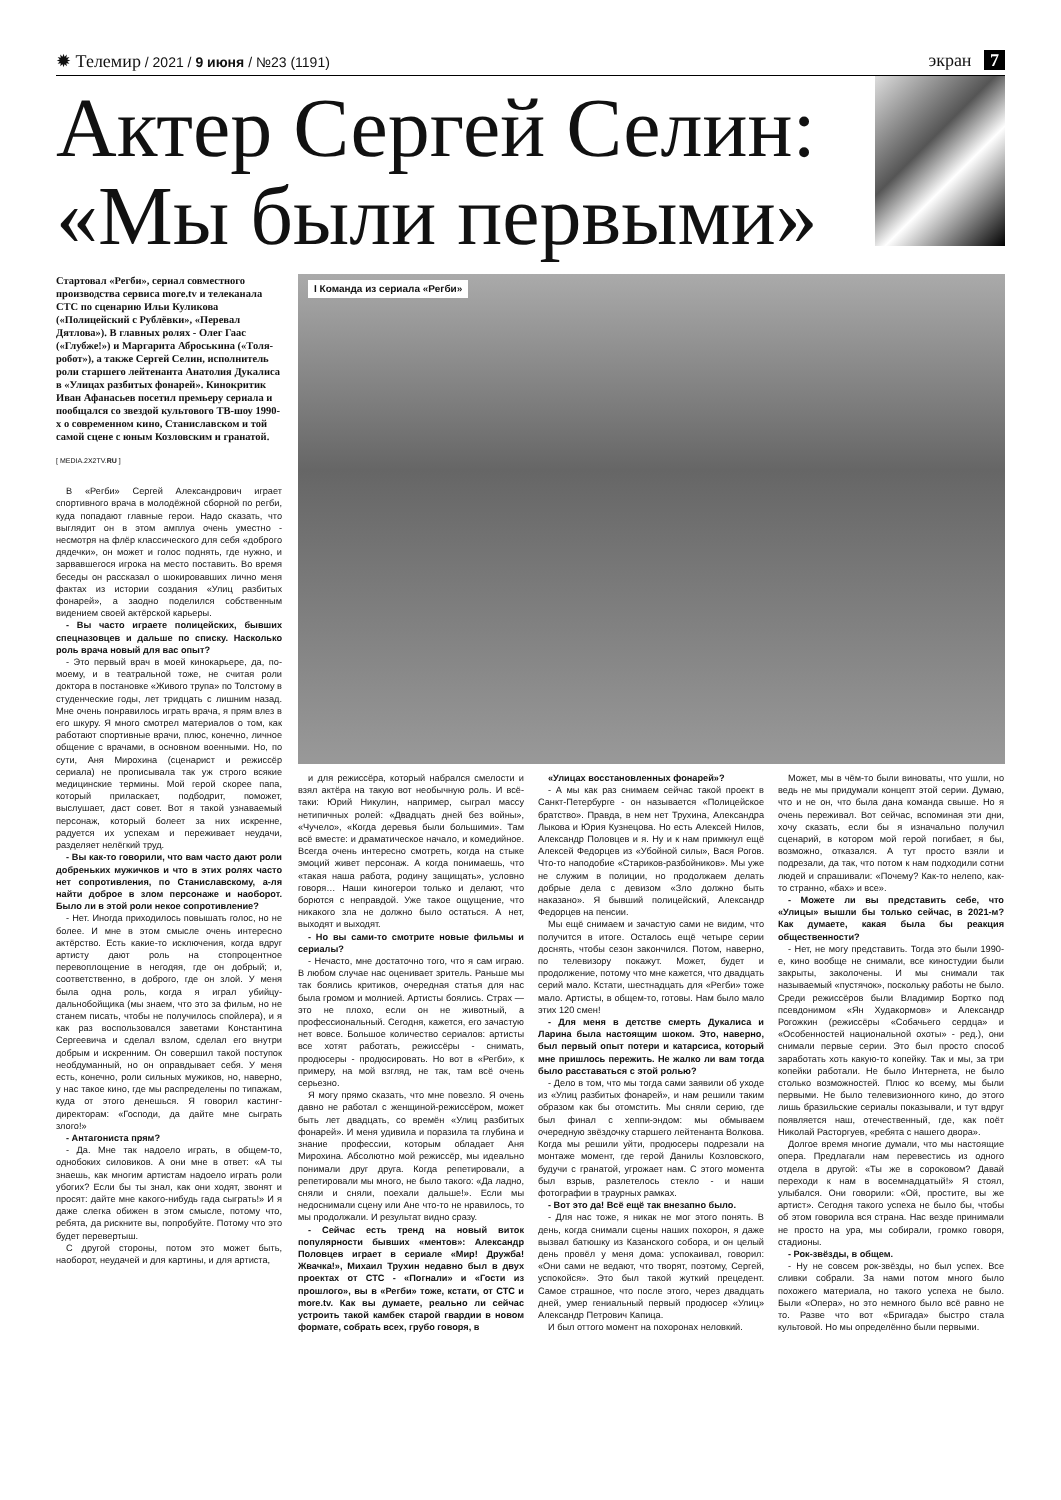✹ Телемир / 2021 / 9 июня / №23 (1191)
экран 7
Актер Сергей Селин:
«Мы были первыми»
Стартовал «Регби», сериал совместного производства сервиса more.tv и телеканала СТС по сценарию Ильи Куликова («Полицейский с Рублёвки», «Перевал Дятлова»). В главных ролях - Олег Гаас («Глубже!») и Маргарита Аброськина («Толя-робот»), а также Сергей Селин, исполнитель роли старшего лейтенанта Анатолия Дукалиса в «Улицах разбитых фонарей». Кинокритик Иван Афанасьев посетил премьеру сериала и пообщался со звездой культового ТВ-шоу 1990-х о современном кино, Станиславском и той самой сцене с юным Козловским и гранатой.
[ MEDIA.2X2TV.RU ]
В «Регби» Сергей Александрович играет спортивного врача в молодёжной сборной по регби, куда попадают главные герои. Надо сказать, что выглядит он в этом амплуа очень уместно - несмотря на флёр классического для себя «доброго дядечки», он может и голос поднять, где нужно, и зарвавшегося игрока на место поставить. Во время беседы он рассказал о шокировавших лично меня фактах из истории создания «Улиц разбитых фонарей», а заодно поделился собственным видением своей актёрской карьеры.
- Вы часто играете полицейских, бывших спецназовцев и дальше по списку. Насколько роль врача новый для вас опыт?
- Это первый врач в моей кинокарьере, да, по-моему, и в театральной тоже, не считая роли доктора в постановке «Живого трупа» по Толстому в студенческие годы, лет тридцать с лишним назад. Мне очень понравилось играть врача, я прям влез в его шкуру. Я много смотрел материалов о том, как работают спортивные врачи, плюс, конечно, личное общение с врачами, в основном военными. Но, по сути, Аня Мирохина (сценарист и режиссёр сериала) не прописывала так уж строго всякие медицинские термины. Мой герой скорее папа, который приласкает, подбодрит, поможет, выслушает, даст совет. Вот я такой узнаваемый персонаж, который болеет за них искренне, радуется их успехам и переживает неудачи, разделяет нелёгкий труд.
- Вы как-то говорили, что вам часто дают роли добреньких мужичков и что в этих ролях часто нет сопротивления, по Станиславскому, а-ля найти доброе в злом персонаже и наоборот. Было ли в этой роли некое сопротивление?
- Нет. Иногда приходилось повышать голос, но не более. И мне в этом смысле очень интересно актёрство. Есть какие-то исключения, когда вдруг артисту дают роль на стопроцентное перевоплощение в негодяя, где он добрый; и, соответственно, в доброго, где он злой. У меня была одна роль, когда я играл убийцу-дальнобойщика (мы знаем, что это за фильм, но не станем писать, чтобы не получилось спойлера), и я как раз воспользовался заветами Константина Сергеевича и сделал взлом, сделал его внутри добрым и искренним. Он совершил такой поступок необдуманный, но он оправдывает себя. У меня есть, конечно, роли сильных мужиков, но, наверно, у нас такое кино, где мы распределены по типажам, куда от этого денешься. Я говорил кастинг-директорам: «Господи, да дайте мне сыграть злого!»
- Антагониста прям?
- Да. Мне так надоело играть, в общем-то, однобоких силовиков. А они мне в ответ: «А ты знаешь, как многим артистам надоело играть роли убогих? Если бы ты знал, как они ходят, звонят и просят: дайте мне какого-нибудь гада сыграть!» И я даже слегка обижен в этом смысле, потому что, ребята, да рискните вы, попробуйте. Потому что это будет перевертыш.
С другой стороны, потом это может быть, наоборот, неудачей и для картины, и для артиста,
I Команда из сериала «Регби»
и для режиссёра, который набрался смелости и взял актёра на такую вот необычную роль. И всё-таки: Юрий Никулин, например, сыграл массу нетипичных ролей: «Двадцать дней без войны», «Чучело», «Когда деревья были большими». Там всё вместе: и драматическое начало, и комедийное. Всегда очень интересно смотреть, когда на стыке эмоций живет персонаж. А когда понимаешь, что «такая наша работа, родину защищать», условно говоря… Наши киногерои только и делают, что борются с неправдой. Уже такое ощущение, что никакого зла не должно было остаться. А нет, выходят и выходят.
- Но вы сами-то смотрите новые фильмы и сериалы?
- Нечасто, мне достаточно того, что я сам играю. В любом случае нас оценивает зритель. Раньше мы так боялись критиков, очередная статья для нас была громом и молнией. Артисты боялись. Страх — это не плохо, если он не животный, а профессиональный. Сегодня, кажется, его зачастую нет вовсе. Большое количество сериалов: артисты все хотят работать, режиссёры - снимать, продюсеры - продюсировать. Но вот в «Регби», к примеру, на мой взгляд, не так, там всё очень серьезно.
Я могу прямо сказать, что мне повезло. Я очень давно не работал с женщиной-режиссёром, может быть лет двадцать, со времён «Улиц разбитых фонарей». И меня удивила и поразила та глубина и знание профессии, которым обладает Аня Мирохина. Абсолютно мой режиссёр, мы идеально понимали друг друга. Когда репетировали, а репетировали мы много, не было такого: «Да ладно, сняли и сняли, поехали дальше!». Если мы недоснимали сцену или Ане что-то не нравилось, то мы продолжали. И результат видно сразу.
- Сейчас есть тренд на новый виток популярности бывших «ментов»: Александр Половцев играет в сериале «Мир! Дружба! Жвачка!», Михаил Трухин недавно был в двух проектах от СТС - «Погнали» и «Гости из прошлого», вы в «Регби» тоже, кстати, от СТС и more.tv. Как вы думаете, реально ли сейчас устроить такой камбек старой гвардии в новом формате, собрать всех, грубо говоря, в
«Улицах восстановленных фонарей»?
- А мы как раз снимаем сейчас такой проект в Санкт-Петербурге - он называется «Полицейское братство». Правда, в нем нет Трухина, Александра Лыкова и Юрия Кузнецова. Но есть Алексей Нилов, Александр Половцев и я. Ну и к нам примкнул ещё Алексей Федорцев из «Убойной силы», Вася Рогов. Что-то наподобие «Стариков-разбойников». Мы уже не служим в полиции, но продолжаем делать добрые дела с девизом «Зло должно быть наказано». Я бывший полицейский, Александр Федорцев на пенсии.
Мы ещё снимаем и зачастую сами не видим, что получится в итоге. Осталось ещё четыре серии доснять, чтобы сезон закончился. Потом, наверно, по телевизору покажут. Может, будет и продолжение, потому что мне кажется, что двадцать серий мало. Кстати, шестнадцать для «Регби» тоже мало. Артисты, в общем-то, готовы. Нам было мало этих 120 смен!
- Для меня в детстве смерть Дукалиса и Ларина была настоящим шоком. Это, наверно, был первый опыт потери и катарсиса, который мне пришлось пережить. Не жалко ли вам тогда было расставаться с этой ролью?
- Дело в том, что мы тогда сами заявили об уходе из «Улиц разбитых фонарей», и нам решили таким образом как бы отомстить. Мы сняли серию, где был финал с хеппи-эндом: мы обмываем очередную звёздочку старшего лейтенанта Волкова. Когда мы решили уйти, продюсеры подрезали на монтаже момент, где герой Данилы Козловского, будучи с гранатой, угрожает нам. С этого момента был взрыв, разлетелось стекло - и наши фотографии в траурных рамках.
- Вот это да! Всё ещё так внезапно было.
- Для нас тоже, я никак не мог этого понять. В день, когда снимали сцены наших похорон, я даже вызвал батюшку из Казанского собора, и он целый день провёл у меня дома: успокаивал, говорил: «Они сами не ведают, что творят, поэтому, Сергей, успокойся». Это был такой жуткий прецедент. Самое страшное, что после этого, через двадцать дней, умер гениальный первый продюсер «Улиц» Александр Петрович Капица.
И был оттого момент на похоронах неловкий.
Может, мы в чём-то были виноваты, что ушли, но ведь не мы придумали концепт этой серии. Думаю, что и не он, что была дана команда свыше. Но я очень переживал. Вот сейчас, вспоминая эти дни, хочу сказать, если бы я изначально получил сценарий, в котором мой герой погибает, я бы, возможно, отказался. А тут просто взяли и подрезали, да так, что потом к нам подходили сотни людей и спрашивали: «Почему? Как-то нелепо, как-то странно, «бах» и все».
- Можете ли вы представить себе, что «Улицы» вышли бы только сейчас, в 2021-м? Как думаете, какая была бы реакция общественности?
- Нет, не могу представить. Тогда это были 1990-е, кино вообще не снимали, все киностудии были закрыты, заколочены. И мы снимали так называемый «пустячок», поскольку работы не было. Среди режиссёров были Владимир Бортко под псевдонимом «Ян Худакормов» и Александр Рогожкин (режиссёры «Собачьего сердца» и «Особенностей национальной охоты» - ред.), они снимали первые серии. Это был просто способ заработать хоть какую-то копейку. Так и мы, за три копейки работали. Не было Интернета, не было столько возможностей. Плюс ко всему, мы были первыми. Не было телевизионного кино, до этого лишь бразильские сериалы показывали, и тут вдруг появляется наш, отечественный, где, как поёт Николай Расторгуев, «ребята с нашего двора».
Долгое время многие думали, что мы настоящие опера. Предлагали нам перевестись из одного отдела в другой: «Ты же в сороковом? Давай переходи к нам в восемнадцатый!» Я стоял, улыбался. Они говорили: «Ой, простите, вы же артист». Сегодня такого успеха не было бы, чтобы об этом говорила вся страна. Нас везде принимали не просто на ура, мы собирали, громко говоря, стадионы.
- Рок-звёзды, в общем.
- Ну не совсем рок-звёзды, но был успех. Все сливки собрали. За нами потом много было похожего материала, но такого успеха не было. Были «Опера», но это немного было всё равно не то. Разве что вот «Бригада» быстро стала культовой. Но мы определённо были первыми.